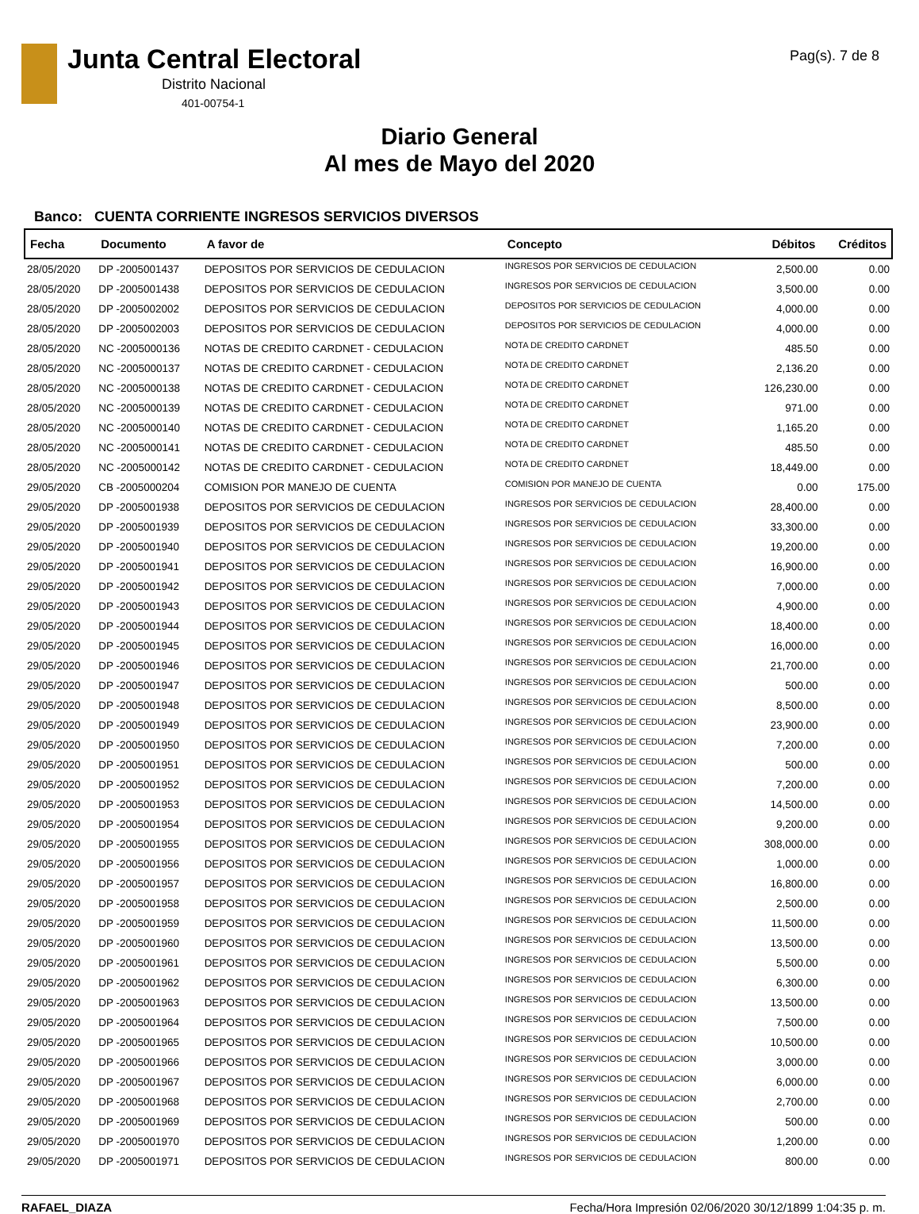Junta Central Electoral
Distrito Nacional
401-00754-1
Pag(s). 7 de 8
Diario General
Al mes de Mayo del 2020
Banco: CUENTA CORRIENTE INGRESOS SERVICIOS DIVERSOS
| Fecha | Documento | A favor de | Concepto | Débitos | Créditos |
| --- | --- | --- | --- | --- | --- |
| 28/05/2020 | DP -2005001437 | DEPOSITOS POR SERVICIOS DE CEDULACION | INGRESOS POR SERVICIOS DE CEDULACION | 2,500.00 | 0.00 |
| 28/05/2020 | DP -2005001438 | DEPOSITOS POR SERVICIOS DE CEDULACION | INGRESOS POR SERVICIOS DE CEDULACION | 3,500.00 | 0.00 |
| 28/05/2020 | DP -2005002002 | DEPOSITOS POR SERVICIOS DE CEDULACION | DEPOSITOS POR SERVICIOS DE CEDULACION | 4,000.00 | 0.00 |
| 28/05/2020 | DP -2005002003 | DEPOSITOS POR SERVICIOS DE CEDULACION | DEPOSITOS POR SERVICIOS DE CEDULACION | 4,000.00 | 0.00 |
| 28/05/2020 | NC -2005000136 | NOTAS DE CREDITO CARDNET - CEDULACION | NOTA DE CREDITO CARDNET | 485.50 | 0.00 |
| 28/05/2020 | NC -2005000137 | NOTAS DE CREDITO CARDNET - CEDULACION | NOTA DE CREDITO CARDNET | 2,136.20 | 0.00 |
| 28/05/2020 | NC -2005000138 | NOTAS DE CREDITO CARDNET - CEDULACION | NOTA DE CREDITO CARDNET | 126,230.00 | 0.00 |
| 28/05/2020 | NC -2005000139 | NOTAS DE CREDITO CARDNET - CEDULACION | NOTA DE CREDITO CARDNET | 971.00 | 0.00 |
| 28/05/2020 | NC -2005000140 | NOTAS DE CREDITO CARDNET - CEDULACION | NOTA DE CREDITO CARDNET | 1,165.20 | 0.00 |
| 28/05/2020 | NC -2005000141 | NOTAS DE CREDITO CARDNET - CEDULACION | NOTA DE CREDITO CARDNET | 485.50 | 0.00 |
| 28/05/2020 | NC -2005000142 | NOTAS DE CREDITO CARDNET - CEDULACION | NOTA DE CREDITO CARDNET | 18,449.00 | 0.00 |
| 29/05/2020 | CB -2005000204 | COMISION POR MANEJO DE CUENTA | COMISION POR MANEJO DE CUENTA | 0.00 | 175.00 |
| 29/05/2020 | DP -2005001938 | DEPOSITOS POR SERVICIOS DE CEDULACION | INGRESOS POR SERVICIOS DE CEDULACION | 28,400.00 | 0.00 |
| 29/05/2020 | DP -2005001939 | DEPOSITOS POR SERVICIOS DE CEDULACION | INGRESOS POR SERVICIOS DE CEDULACION | 33,300.00 | 0.00 |
| 29/05/2020 | DP -2005001940 | DEPOSITOS POR SERVICIOS DE CEDULACION | INGRESOS POR SERVICIOS DE CEDULACION | 19,200.00 | 0.00 |
| 29/05/2020 | DP -2005001941 | DEPOSITOS POR SERVICIOS DE CEDULACION | INGRESOS POR SERVICIOS DE CEDULACION | 16,900.00 | 0.00 |
| 29/05/2020 | DP -2005001942 | DEPOSITOS POR SERVICIOS DE CEDULACION | INGRESOS POR SERVICIOS DE CEDULACION | 7,000.00 | 0.00 |
| 29/05/2020 | DP -2005001943 | DEPOSITOS POR SERVICIOS DE CEDULACION | INGRESOS POR SERVICIOS DE CEDULACION | 4,900.00 | 0.00 |
| 29/05/2020 | DP -2005001944 | DEPOSITOS POR SERVICIOS DE CEDULACION | INGRESOS POR SERVICIOS DE CEDULACION | 18,400.00 | 0.00 |
| 29/05/2020 | DP -2005001945 | DEPOSITOS POR SERVICIOS DE CEDULACION | INGRESOS POR SERVICIOS DE CEDULACION | 16,000.00 | 0.00 |
| 29/05/2020 | DP -2005001946 | DEPOSITOS POR SERVICIOS DE CEDULACION | INGRESOS POR SERVICIOS DE CEDULACION | 21,700.00 | 0.00 |
| 29/05/2020 | DP -2005001947 | DEPOSITOS POR SERVICIOS DE CEDULACION | INGRESOS POR SERVICIOS DE CEDULACION | 500.00 | 0.00 |
| 29/05/2020 | DP -2005001948 | DEPOSITOS POR SERVICIOS DE CEDULACION | INGRESOS POR SERVICIOS DE CEDULACION | 8,500.00 | 0.00 |
| 29/05/2020 | DP -2005001949 | DEPOSITOS POR SERVICIOS DE CEDULACION | INGRESOS POR SERVICIOS DE CEDULACION | 23,900.00 | 0.00 |
| 29/05/2020 | DP -2005001950 | DEPOSITOS POR SERVICIOS DE CEDULACION | INGRESOS POR SERVICIOS DE CEDULACION | 7,200.00 | 0.00 |
| 29/05/2020 | DP -2005001951 | DEPOSITOS POR SERVICIOS DE CEDULACION | INGRESOS POR SERVICIOS DE CEDULACION | 500.00 | 0.00 |
| 29/05/2020 | DP -2005001952 | DEPOSITOS POR SERVICIOS DE CEDULACION | INGRESOS POR SERVICIOS DE CEDULACION | 7,200.00 | 0.00 |
| 29/05/2020 | DP -2005001953 | DEPOSITOS POR SERVICIOS DE CEDULACION | INGRESOS POR SERVICIOS DE CEDULACION | 14,500.00 | 0.00 |
| 29/05/2020 | DP -2005001954 | DEPOSITOS POR SERVICIOS DE CEDULACION | INGRESOS POR SERVICIOS DE CEDULACION | 9,200.00 | 0.00 |
| 29/05/2020 | DP -2005001955 | DEPOSITOS POR SERVICIOS DE CEDULACION | INGRESOS POR SERVICIOS DE CEDULACION | 308,000.00 | 0.00 |
| 29/05/2020 | DP -2005001956 | DEPOSITOS POR SERVICIOS DE CEDULACION | INGRESOS POR SERVICIOS DE CEDULACION | 1,000.00 | 0.00 |
| 29/05/2020 | DP -2005001957 | DEPOSITOS POR SERVICIOS DE CEDULACION | INGRESOS POR SERVICIOS DE CEDULACION | 16,800.00 | 0.00 |
| 29/05/2020 | DP -2005001958 | DEPOSITOS POR SERVICIOS DE CEDULACION | INGRESOS POR SERVICIOS DE CEDULACION | 2,500.00 | 0.00 |
| 29/05/2020 | DP -2005001959 | DEPOSITOS POR SERVICIOS DE CEDULACION | INGRESOS POR SERVICIOS DE CEDULACION | 11,500.00 | 0.00 |
| 29/05/2020 | DP -2005001960 | DEPOSITOS POR SERVICIOS DE CEDULACION | INGRESOS POR SERVICIOS DE CEDULACION | 13,500.00 | 0.00 |
| 29/05/2020 | DP -2005001961 | DEPOSITOS POR SERVICIOS DE CEDULACION | INGRESOS POR SERVICIOS DE CEDULACION | 5,500.00 | 0.00 |
| 29/05/2020 | DP -2005001962 | DEPOSITOS POR SERVICIOS DE CEDULACION | INGRESOS POR SERVICIOS DE CEDULACION | 6,300.00 | 0.00 |
| 29/05/2020 | DP -2005001963 | DEPOSITOS POR SERVICIOS DE CEDULACION | INGRESOS POR SERVICIOS DE CEDULACION | 13,500.00 | 0.00 |
| 29/05/2020 | DP -2005001964 | DEPOSITOS POR SERVICIOS DE CEDULACION | INGRESOS POR SERVICIOS DE CEDULACION | 7,500.00 | 0.00 |
| 29/05/2020 | DP -2005001965 | DEPOSITOS POR SERVICIOS DE CEDULACION | INGRESOS POR SERVICIOS DE CEDULACION | 10,500.00 | 0.00 |
| 29/05/2020 | DP -2005001966 | DEPOSITOS POR SERVICIOS DE CEDULACION | INGRESOS POR SERVICIOS DE CEDULACION | 3,000.00 | 0.00 |
| 29/05/2020 | DP -2005001967 | DEPOSITOS POR SERVICIOS DE CEDULACION | INGRESOS POR SERVICIOS DE CEDULACION | 6,000.00 | 0.00 |
| 29/05/2020 | DP -2005001968 | DEPOSITOS POR SERVICIOS DE CEDULACION | INGRESOS POR SERVICIOS DE CEDULACION | 2,700.00 | 0.00 |
| 29/05/2020 | DP -2005001969 | DEPOSITOS POR SERVICIOS DE CEDULACION | INGRESOS POR SERVICIOS DE CEDULACION | 500.00 | 0.00 |
| 29/05/2020 | DP -2005001970 | DEPOSITOS POR SERVICIOS DE CEDULACION | INGRESOS POR SERVICIOS DE CEDULACION | 1,200.00 | 0.00 |
| 29/05/2020 | DP -2005001971 | DEPOSITOS POR SERVICIOS DE CEDULACION | INGRESOS POR SERVICIOS DE CEDULACION | 800.00 | 0.00 |
RAFAEL_DIAZA Fecha/Hora Impresión 02/06/2020 30/12/1899 1:04:35 p. m.